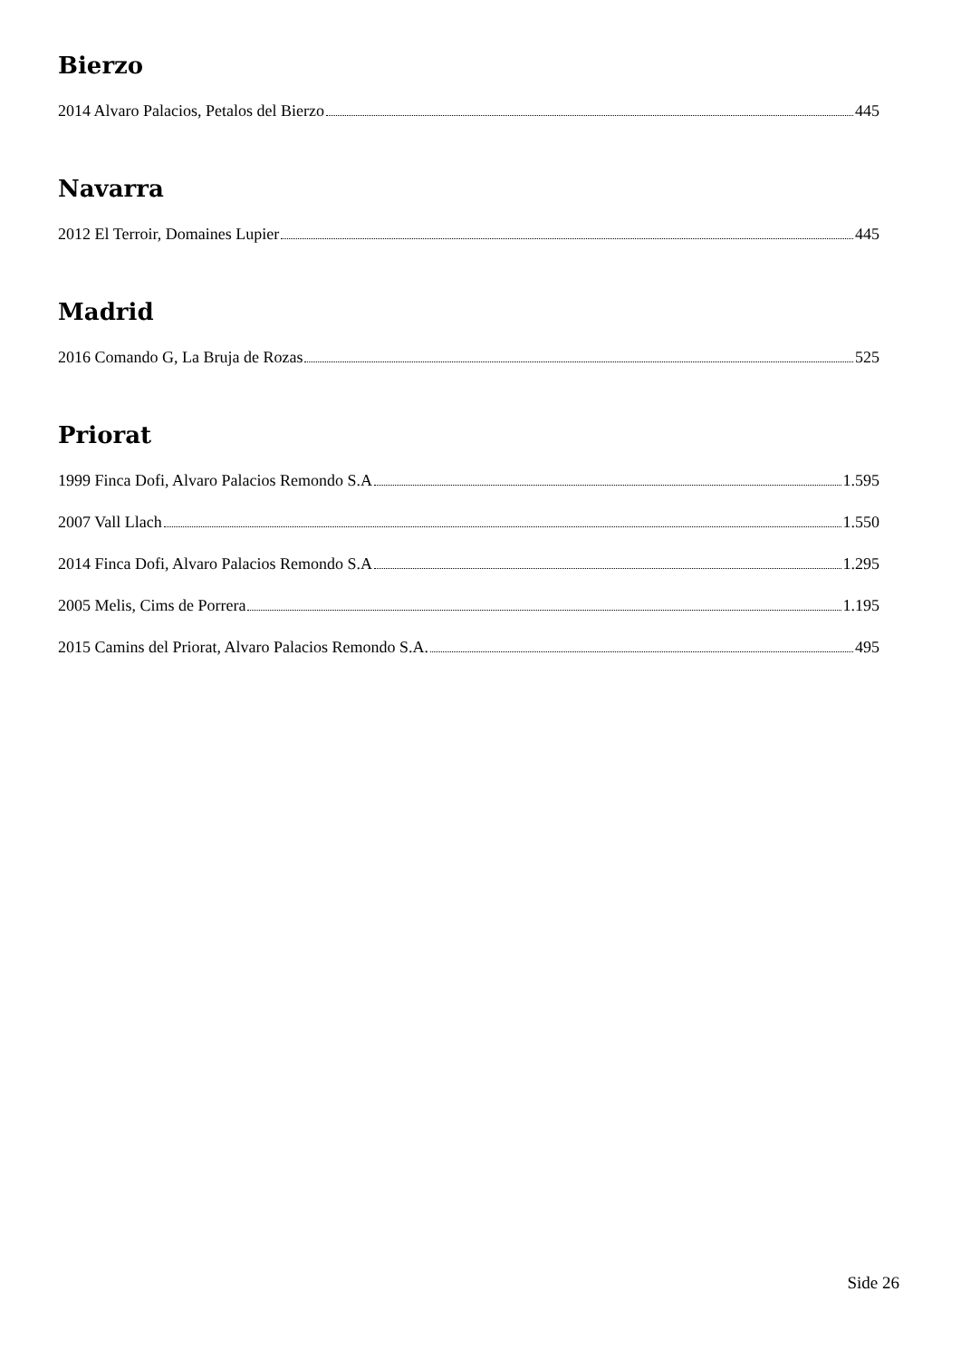Bierzo
2014 Alvaro Palacios, Petalos del Bierzo 445
Navarra
2012 El Terroir, Domaines Lupier 445
Madrid
2016 Comando G, La Bruja de Rozas 525
Priorat
1999 Finca Dofi, Alvaro Palacios Remondo S.A 1.595
2007 Vall Llach 1.550
2014 Finca Dofi, Alvaro Palacios Remondo S.A 1.295
2005 Melis, Cims de Porrera 1.195
2015 Camins del Priorat, Alvaro Palacios Remondo S.A. 495
Side 26